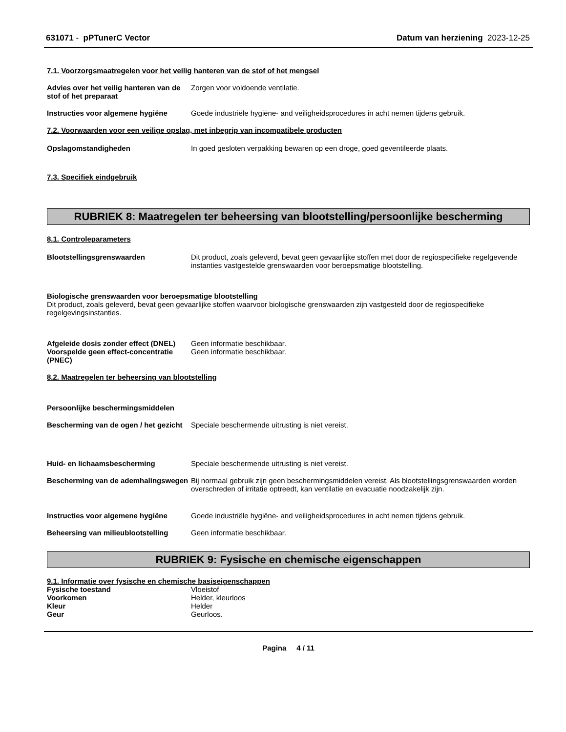631071 - pPTunerC Vector Datum van herziening 2023-12-25
7.1. Voorzorgsmaatregelen voor het veilig hanteren van de stof of het mengsel
Advies over het veilig hanteren van de stof of het preparaat
Zorgen voor voldoende ventilatie.
Instructies voor algemene hygiëne
Goede industriële hygiëne- and veiligheidsprocedures in acht nemen tijdens gebruik.
7.2. Voorwaarden voor een veilige opslag, met inbegrip van incompatibele producten
Opslagomstandigheden In goed gesloten verpakking bewaren op een droge, goed geventileerde plaats.
7.3. Specifiek eindgebruik
RUBRIEK 8: Maatregelen ter beheersing van blootstelling/persoonlijke bescherming
8.1. Controleparameters
Blootstellingsgrenswaarden Dit product, zoals geleverd, bevat geen gevaarlijke stoffen met door de regiospecifieke regelgevende instanties vastgestelde grenswaarden voor beroepsmatige blootstelling.
Biologische grenswaarden voor beroepsmatige blootstelling
Dit product, zoals geleverd, bevat geen gevaarlijke stoffen waarvoor biologische grenswaarden zijn vastgesteld door de regiospecifieke regelgevingsinstanties.
Afgeleide dosis zonder effect (DNEL)
Geen informatie beschikbaar.
Voorspelde geen effect-concentratie (PNEC)
Geen informatie beschikbaar.
8.2. Maatregelen ter beheersing van blootstelling
Persoonlijke beschermingsmiddelen
Bescherming van de ogen / het gezicht
Speciale beschermende uitrusting is niet vereist.
Huid- en lichaamsbescherming Speciale beschermende uitrusting is niet vereist.
Bescherming van de ademhalingswegen
Bij normaal gebruik zijn geen beschermingsmiddelen vereist. Als blootstellingsgrenswaarden worden overschreden of irritatie optreedt, kan ventilatie en evacuatie noodzakelijk zijn.
Instructies voor algemene hygiëne
Goede industriële hygiëne- and veiligheidsprocedures in acht nemen tijdens gebruik.
Beheersing van milieublootstelling
Geen informatie beschikbaar.
RUBRIEK 9: Fysische en chemische eigenschappen
9.1. Informatie over fysische en chemische basiseigenschappen
Fysische toestand Vloeistof
Voorkomen Helder, kleurloos
Kleur Helder
Geur Geurloos.
Pagina 4 / 11